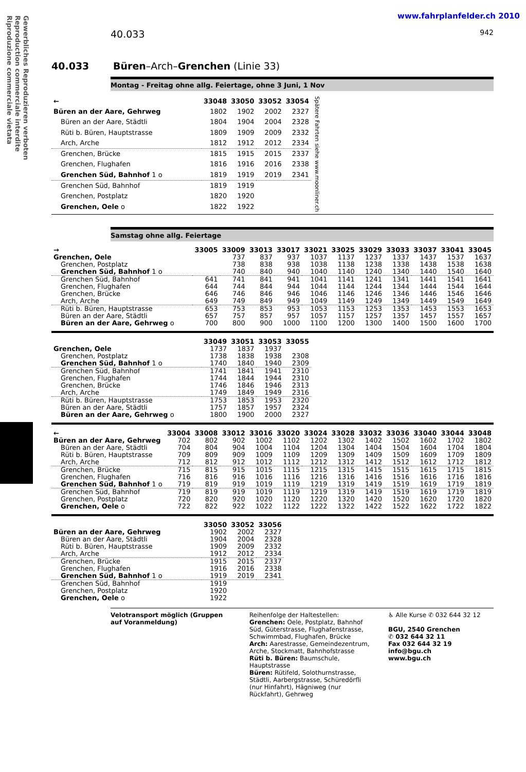Gewerbliches Reproduzieren verboten
Reproduction commerciale interdite
Riproduzione commerciale vietata
www.fahrplanfelder.ch 2010
40.033 942
40.033 Büren–Arch–Grenchen (Linie 33)
Montag - Freitag ohne allg. Feiertage, ohne 3 Juni, 1 Nov
| ← | 33048 | 33050 | 33052 | 33054 | Spätere Fahrten siehe www.moonliner.ch |
| Büren an der Aare, Gehrweg | 1802 | 1902 | 2002 | 2327 | |
| Büren an der Aare, Städtli | 1804 | 1904 | 2004 | 2328 | |
| Rüti b. Büren, Hauptstrasse | 1809 | 1909 | 2009 | 2332 | |
| Arch, Arche | 1812 | 1912 | 2012 | 2334 | |
| Grenchen, Brücke | 1815 | 1915 | 2015 | 2337 | |
| Grenchen, Flughafen | 1816 | 1916 | 2016 | 2338 | |
| Grenchen Süd, Bahnhof 1 o | 1819 | 1919 | 2019 | 2341 | |
| Grenchen Süd, Bahnhof | 1819 | 1919 | | | |
| Grenchen, Postplatz | 1820 | 1920 | | | |
| Grenchen, Oele o | 1822 | 1922 | | | |
Samstag ohne allg. Feiertage
| → | 33005 | 33009 | 33013 | 33017 | 33021 | 33025 | 33029 | 33033 | 33037 | 33041 | 33045 |
| --- | --- | --- | --- | --- | --- | --- | --- | --- | --- | --- | --- |
| Grenchen, Oele | | 737 | 837 | 937 | 1037 | 1137 | 1237 | 1337 | 1437 | 1537 | 1637 |
| Grenchen, Postplatz | | 738 | 838 | 938 | 1038 | 1138 | 1238 | 1338 | 1438 | 1538 | 1638 |
| Grenchen Süd, Bahnhof 1 o | | 740 | 840 | 940 | 1040 | 1140 | 1240 | 1340 | 1440 | 1540 | 1640 |
| Grenchen Süd, Bahnhof | 641 | 741 | 841 | 941 | 1041 | 1141 | 1241 | 1341 | 1441 | 1541 | 1641 |
| Grenchen, Flughafen | 644 | 744 | 844 | 944 | 1044 | 1144 | 1244 | 1344 | 1444 | 1544 | 1644 |
| Grenchen, Brücke | 646 | 746 | 846 | 946 | 1046 | 1146 | 1246 | 1346 | 1446 | 1546 | 1646 |
| Arch, Arche | 649 | 749 | 849 | 949 | 1049 | 1149 | 1249 | 1349 | 1449 | 1549 | 1649 |
| Rüti b. Büren, Hauptstrasse | 653 | 753 | 853 | 953 | 1053 | 1153 | 1253 | 1353 | 1453 | 1553 | 1653 |
| Büren an der Aare, Städtli | 657 | 757 | 857 | 957 | 1057 | 1157 | 1257 | 1357 | 1457 | 1557 | 1657 |
| Büren an der Aare, Gehrweg o | 700 | 800 | 900 | 1000 | 1100 | 1200 | 1300 | 1400 | 1500 | 1600 | 1700 |
| | 33049 | 33051 | 33053 | 33055 |
| --- | --- | --- | --- | --- |
| Grenchen, Oele | 1737 | 1837 | 1937 | |
| Grenchen, Postplatz | 1738 | 1838 | 1938 | 2308 |
| Grenchen Süd, Bahnhof 1 o | 1740 | 1840 | 1940 | 2309 |
| Grenchen Süd, Bahnhof | 1741 | 1841 | 1941 | 2310 |
| Grenchen, Flughafen | 1744 | 1844 | 1944 | 2310 |
| Grenchen, Brücke | 1746 | 1846 | 1946 | 2313 |
| Arch, Arche | 1749 | 1849 | 1949 | 2316 |
| Rüti b. Büren, Hauptstrasse | 1753 | 1853 | 1953 | 2320 |
| Büren an der Aare, Städtli | 1757 | 1857 | 1957 | 2324 |
| Büren an der Aare, Gehrweg o | 1800 | 1900 | 2000 | 2327 |
| ← | 33004 | 33008 | 33012 | 33016 | 33020 | 33024 | 33028 | 33032 | 33036 | 33040 | 33044 | 33048 |
| --- | --- | --- | --- | --- | --- | --- | --- | --- | --- | --- | --- | --- |
| Büren an der Aare, Gehrweg | 702 | 802 | 902 | 1002 | 1102 | 1202 | 1302 | 1402 | 1502 | 1602 | 1702 | 1802 |
| Büren an der Aare, Städtli | 704 | 804 | 904 | 1004 | 1104 | 1204 | 1304 | 1404 | 1504 | 1604 | 1704 | 1804 |
| Rüti b. Büren, Hauptstrasse | 709 | 809 | 909 | 1009 | 1109 | 1209 | 1309 | 1409 | 1509 | 1609 | 1709 | 1809 |
| Arch, Arche | 712 | 812 | 912 | 1012 | 1112 | 1212 | 1312 | 1412 | 1512 | 1612 | 1712 | 1812 |
| Grenchen, Brücke | 715 | 815 | 915 | 1015 | 1115 | 1215 | 1315 | 1415 | 1515 | 1615 | 1715 | 1815 |
| Grenchen, Flughafen | 716 | 816 | 916 | 1016 | 1116 | 1216 | 1316 | 1416 | 1516 | 1616 | 1716 | 1816 |
| Grenchen Süd, Bahnhof 1 o | 719 | 819 | 919 | 1019 | 1119 | 1219 | 1319 | 1419 | 1519 | 1619 | 1719 | 1819 |
| Grenchen Süd, Bahnhof | 719 | 819 | 919 | 1019 | 1119 | 1219 | 1319 | 1419 | 1519 | 1619 | 1719 | 1819 |
| Grenchen, Postplatz | 720 | 820 | 920 | 1020 | 1120 | 1220 | 1320 | 1420 | 1520 | 1620 | 1720 | 1820 |
| Grenchen, Oele o | 722 | 822 | 922 | 1022 | 1122 | 1222 | 1322 | 1422 | 1522 | 1622 | 1722 | 1822 |
| | 33050 | 33052 | 33056 |
| --- | --- | --- | --- |
| Büren an der Aare, Gehrweg | 1902 | 2002 | 2327 |
| Büren an der Aare, Städtli | 1904 | 2004 | 2328 |
| Rüti b. Büren, Hauptstrasse | 1909 | 2009 | 2332 |
| Arch, Arche | 1912 | 2012 | 2334 |
| Grenchen, Brücke | 1915 | 2015 | 2337 |
| Grenchen, Flughafen | 1916 | 2016 | 2338 |
| Grenchen Süd, Bahnhof 1 o | 1919 | 2019 | 2341 |
| Grenchen Süd, Bahnhof | 1919 | | |
| Grenchen, Postplatz | 1920 | | |
| Grenchen, Oele o | 1922 | | |
Velotransport möglich (Gruppen auf Voranmeldung)
Reihenfolge der Haltestellen:
Grenchen: Oele, Postplatz, Bahnhof Süd, Güterstrasse, Flughafenstrasse, Schwimmbad, Flughafen, Brücke
Arch: Aarestrasse, Gemeindezentrum, Arche, Stockmatt, Bahnhofstrasse
Rüti b. Büren: Baumschule, Hauptstrasse
Büren: Rütifeld, Solothurnstrasse, Städtli, Aarbergstrasse, Schüredörfli (nur Hinfahrt), Hägniweg (nur Rückfahrt), Gehrweg
♿ Alle Kurse ✆ 032 644 32 12
BGU, 2540 Grenchen
✆ 032 644 32 11
Fax 032 644 32 19
info@bgu.ch
www.bgu.ch